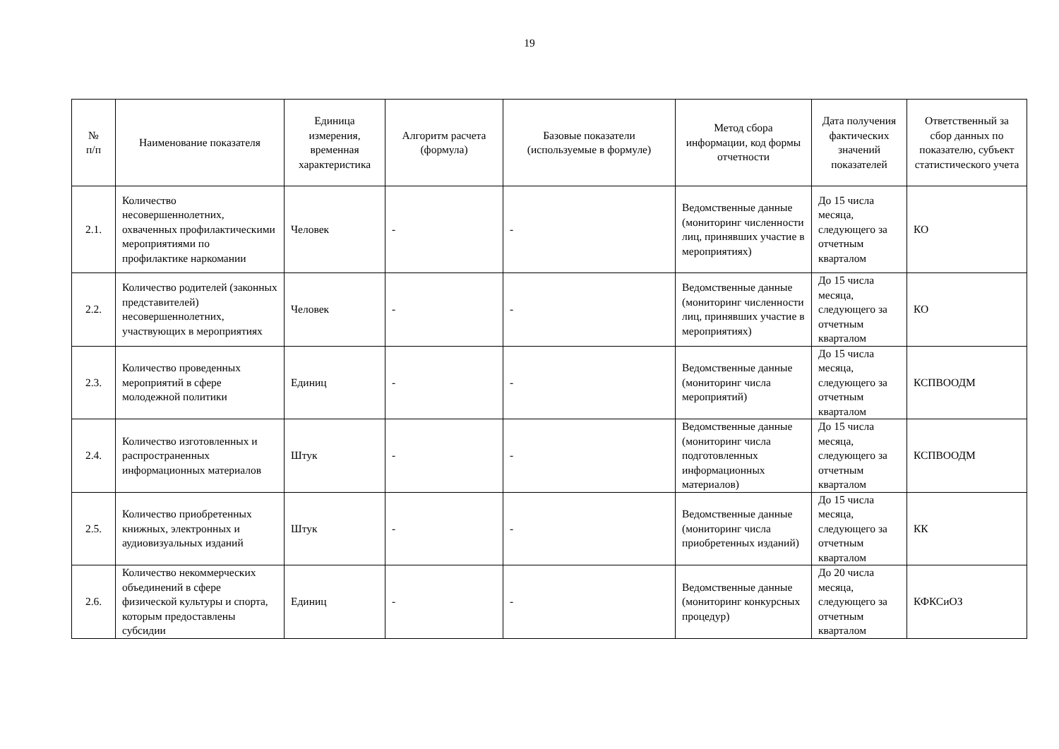19
| № п/п | Наименование показателя | Единица измерения, временная характеристика | Алгоритм расчета (формула) | Базовые показатели (используемые в формуле) | Метод сбора информации, код формы отчетности | Дата получения фактических значений показателей | Ответственный за сбор данных по показателю, субъект статистического учета |
| --- | --- | --- | --- | --- | --- | --- | --- |
| 2.1. | Количество несовершеннолетних, охваченных профилактическими мероприятиями по профилактике наркомании | Человек | - | - | Ведомственные данные (мониторинг численности лиц, принявших участие в мероприятиях) | До 15 числа месяца, следующего за отчетным кварталом | КО |
| 2.2. | Количество родителей (законных представителей) несовершеннолетних, участвующих в мероприятиях | Человек | - | - | Ведомственные данные (мониторинг численности лиц, принявших участие в мероприятиях) | До 15 числа месяца, следующего за отчетным кварталом | КО |
| 2.3. | Количество проведенных мероприятий в сфере молодежной политики | Единиц | - | - | Ведомственные данные (мониторинг числа мероприятий) | До 15 числа месяца, следующего за отчетным кварталом | КСПВООДМ |
| 2.4. | Количество изготовленных и распространенных информационных материалов | Штук | - | - | Ведомственные данные (мониторинг числа подготовленных информационных материалов) | До 15 числа месяца, следующего за отчетным кварталом | КСПВООДМ |
| 2.5. | Количество приобретенных книжных, электронных и аудиовизуальных изданий | Штук | - | - | Ведомственные данные (мониторинг числа приобретенных изданий) | До 15 числа месяца, следующего за отчетным кварталом | КК |
| 2.6. | Количество некоммерческих объединений в сфере физической культуры и спорта, которым предоставлены субсидии | Единиц | - | - | Ведомственные данные (мониторинг конкурсных процедур) | До 20 числа месяца, следующего за отчетным кварталом | КФКСиОЗ |